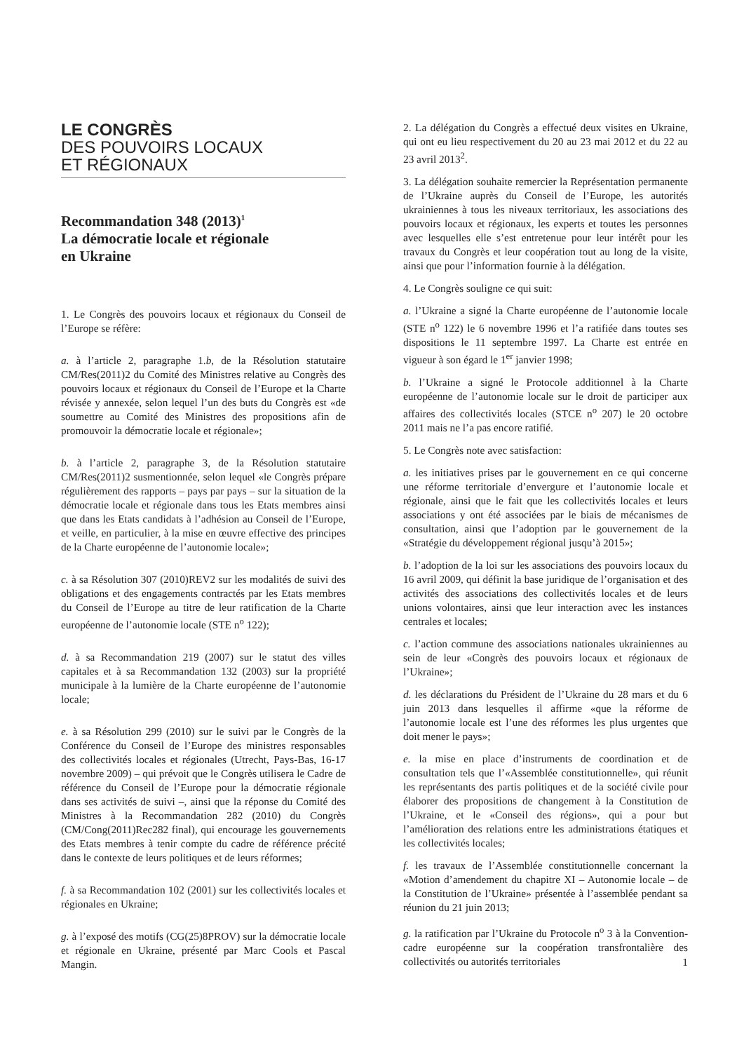LE CONGRÈS
DES POUVOIRS LOCAUX
ET RÉGIONAUX
Recommandation 348 (2013)<sup>1</sup>
La démocratie locale et régionale
en Ukraine
1. Le Congrès des pouvoirs locaux et régionaux du Conseil de l’Europe se réfère:
a. à l’article 2, paragraphe 1.b, de la Résolution statutaire CM/Res(2011)2 du Comité des Ministres relative au Congrès des pouvoirs locaux et régionaux du Conseil de l’Europe et la Charte révisée y annexée, selon lequel l’un des buts du Congrès est «de soumettre au Comité des Ministres des propositions afin de promouvoir la démocratie locale et régionale»;
b. à l’article 2, paragraphe 3, de la Résolution statutaire CM/Res(2011)2 susmentionnée, selon lequel «le Congrès prépare régulièrement des rapports – pays par pays – sur la situation de la démocratie locale et régionale dans tous les Etats membres ainsi que dans les Etats candidats à l’adhésion au Conseil de l’Europe, et veille, en particulier, à la mise en œuvre effective des principes de la Charte européenne de l’autonomie locale»;
c. à sa Résolution 307 (2010)REV2 sur les modalités de suivi des obligations et des engagements contractés par les Etats membres du Conseil de l’Europe au titre de leur ratification de la Charte européenne de l’autonomie locale (STE n<sup>o</sup> 122);
d. à sa Recommandation 219 (2007) sur le statut des villes capitales et à sa Recommandation 132 (2003) sur la propriété municipale à la lumière de la Charte européenne de l’autonomie locale;
e. à sa Résolution 299 (2010) sur le suivi par le Congrès de la Conférence du Conseil de l’Europe des ministres responsables des collectivités locales et régionales (Utrecht, Pays-Bas, 16-17 novembre 2009) – qui prévoit que le Congrès utilisera le Cadre de référence du Conseil de l’Europe pour la démocratie régionale dans ses activités de suivi –, ainsi que la réponse du Comité des Ministres à la Recommandation 282 (2010) du Congrès (CM/Cong(2011)Rec282 final), qui encourage les gouvernements des Etats membres à tenir compte du cadre de référence précité dans le contexte de leurs politiques et de leurs réformes;
f. à sa Recommandation 102 (2001) sur les collectivités locales et régionales en Ukraine;
g. à l’exposé des motifs (CG(25)8PROV) sur la démocratie locale et régionale en Ukraine, présenté par Marc Cools et Pascal Mangin.
2. La délégation du Congrès a effectué deux visites en Ukraine, qui ont eu lieu respectivement du 20 au 23 mai 2012 et du 22 au 23 avril 2013<sup>2</sup>.
3. La délégation souhaite remercier la Représentation permanente de l’Ukraine auprès du Conseil de l’Europe, les autorités ukrainiennes à tous les niveaux territoriaux, les associations des pouvoirs locaux et régionaux, les experts et toutes les personnes avec lesquelles elle s’est entretenue pour leur intérêt pour les travaux du Congrès et leur coopération tout au long de la visite, ainsi que pour l’information fournie à la délégation.
4. Le Congrès souligne ce qui suit:
a. l’Ukraine a signé la Charte européenne de l’autonomie locale (STE n<sup>o</sup> 122) le 6 novembre 1996 et l’a ratifiée dans toutes ses dispositions le 11 septembre 1997. La Charte est entrée en vigueur à son égard le 1<sup>er</sup> janvier 1998;
b. l’Ukraine a signé le Protocole additionnel à la Charte européenne de l’autonomie locale sur le droit de participer aux affaires des collectivités locales (STCE n<sup>o</sup> 207) le 20 octobre 2011 mais ne l’a pas encore ratifié.
5. Le Congrès note avec satisfaction:
a. les initiatives prises par le gouvernement en ce qui concerne une réforme territoriale d’envergure et l’autonomie locale et régionale, ainsi que le fait que les collectivités locales et leurs associations y ont été associées par le biais de mécanismes de consultation, ainsi que l’adoption par le gouvernement de la «Stratégie du développement régional jusqu’à 2015»;
b. l’adoption de la loi sur les associations des pouvoirs locaux du 16 avril 2009, qui définit la base juridique de l’organisation et des activités des associations des collectivités locales et de leurs unions volontaires, ainsi que leur interaction avec les instances centrales et locales;
c. l’action commune des associations nationales ukrainiennes au sein de leur «Congrès des pouvoirs locaux et régionaux de l’Ukraine»;
d. les déclarations du Président de l’Ukraine du 28 mars et du 6 juin 2013 dans lesquelles il affirme «que la réforme de l’autonomie locale est l’une des réformes les plus urgentes que doit mener le pays»;
e. la mise en place d’instruments de coordination et de consultation tels que l’«Assemblée constitutionnelle», qui réunit les représentants des partis politiques et de la société civile pour élaborer des propositions de changement à la Constitution de l’Ukraine, et le «Conseil des régions», qui a pour but l’amélioration des relations entre les administrations étatiques et les collectivités locales;
f. les travaux de l’Assemblée constitutionnelle concernant la «Motion d’amendement du chapitre XI – Autonomie locale – de la Constitution de l’Ukraine» présentée à l’assemblée pendant sa réunion du 21 juin 2013;
g. la ratification par l’Ukraine du Protocole n<sup>o</sup> 3 à la Convention-cadre européenne sur la coopération transfrontalière des collectivités ou autorités territoriales
1